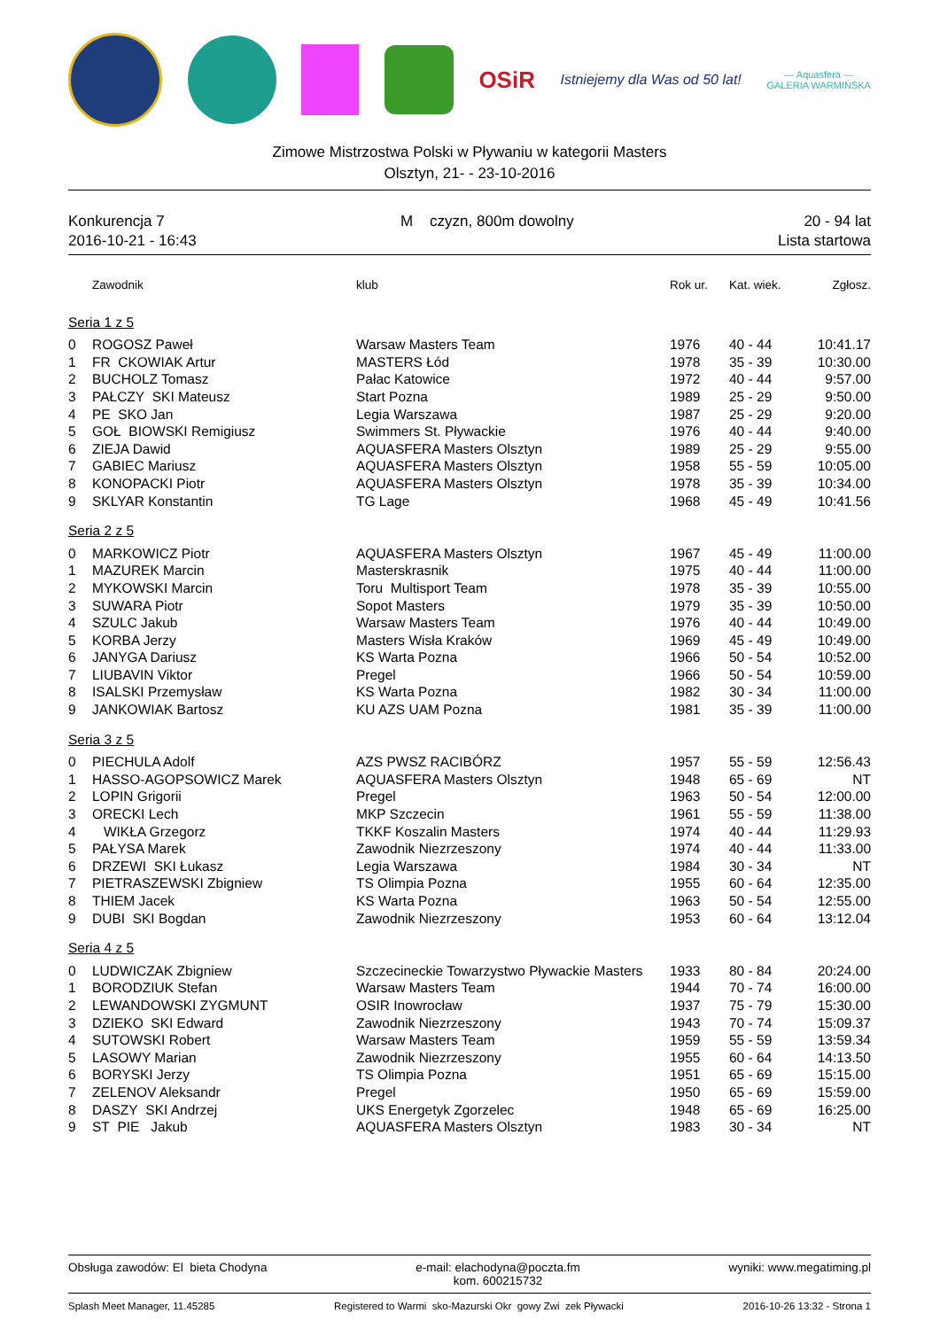OSiR
Istniejemy dla Was od 50 lat!
— Aquasfera —
GALERIA WARMIŃSKA
Zimowe Mistrzostwa Polski w Pływaniu w kategorii Masters
Olsztyn, 21- - 23-10-2016
Konkurencja 7
2016-10-21 - 16:43
M czyzn, 800m dowolny 20 - 94 lat
Lista startowa
| | Zawodnik | klub | Rok ur. | Kat. wiek. | Zgłosz. |
| --- | --- | --- | --- | --- | --- |
| Seria 1 z 5 | | | | | |
| 0 | ROGOSZ Paweł | Warsaw Masters Team | 1976 | 40 - 44 | 10:41.17 |
| 1 | FR CKOWIAK Artur | MASTERS Łód | 1978 | 35 - 39 | 10:30.00 |
| 2 | BUCHOLZ Tomasz | Pałac Katowice | 1972 | 40 - 44 | 9:57.00 |
| 3 | PAŁCZY SKI Mateusz | Start Pozna | 1989 | 25 - 29 | 9:50.00 |
| 4 | PE SKO Jan | Legia Warszawa | 1987 | 25 - 29 | 9:20.00 |
| 5 | GOŁ BIOWSKI Remigiusz | Swimmers St. Pływackie | 1976 | 40 - 44 | 9:40.00 |
| 6 | ZIEJA Dawid | AQUASFERA Masters Olsztyn | 1989 | 25 - 29 | 9:55.00 |
| 7 | GABIEC Mariusz | AQUASFERA Masters Olsztyn | 1958 | 55 - 59 | 10:05.00 |
| 8 | KONOPACKI Piotr | AQUASFERA Masters Olsztyn | 1978 | 35 - 39 | 10:34.00 |
| 9 | SKLYAR Konstantin | TG Lage | 1968 | 45 - 49 | 10:41.56 |
| Seria 2 z 5 | | | | | |
| 0 | MARKOWICZ Piotr | AQUASFERA Masters Olsztyn | 1967 | 45 - 49 | 11:00.00 |
| 1 | MAZUREK Marcin | Masterskrasnik | 1975 | 40 - 44 | 11:00.00 |
| 2 | MYKOWSKI Marcin | Toru Multisport Team | 1978 | 35 - 39 | 10:55.00 |
| 3 | SUWARA Piotr | Sopot Masters | 1979 | 35 - 39 | 10:50.00 |
| 4 | SZULC Jakub | Warsaw Masters Team | 1976 | 40 - 44 | 10:49.00 |
| 5 | KORBA Jerzy | Masters Wisła Kraków | 1969 | 45 - 49 | 10:49.00 |
| 6 | JANYGA Dariusz | KS Warta Pozna | 1966 | 50 - 54 | 10:52.00 |
| 7 | LIUBAVIN Viktor | Pregel | 1966 | 50 - 54 | 10:59.00 |
| 8 | ISALSKI Przemysław | KS Warta Pozna | 1982 | 30 - 34 | 11:00.00 |
| 9 | JANKOWIAK Bartosz | KU AZS UAM Pozna | 1981 | 35 - 39 | 11:00.00 |
| Seria 3 z 5 | | | | | |
| 0 | PIECHULA Adolf | AZS PWSZ RACIBÓRZ | 1957 | 55 - 59 | 12:56.43 |
| 1 | HASSO-AGOPSOWICZ Marek | AQUASFERA Masters Olsztyn | 1948 | 65 - 69 | NT |
| 2 | LOPIN Grigorii | Pregel | 1963 | 50 - 54 | 12:00.00 |
| 3 | ORECKI Lech | MKP Szczecin | 1961 | 55 - 59 | 11:38.00 |
| 4 | WIKŁA Grzegorz | TKKF Koszalin Masters | 1974 | 40 - 44 | 11:29.93 |
| 5 | PAŁYSA Marek | Zawodnik Niezrzeszony | 1974 | 40 - 44 | 11:33.00 |
| 6 | DRZEWI SKI Łukasz | Legia Warszawa | 1984 | 30 - 34 | NT |
| 7 | PIETRASZEWSKI Zbigniew | TS Olimpia Pozna | 1955 | 60 - 64 | 12:35.00 |
| 8 | THIEM Jacek | KS Warta Pozna | 1963 | 50 - 54 | 12:55.00 |
| 9 | DUBI SKI Bogdan | Zawodnik Niezrzeszony | 1953 | 60 - 64 | 13:12.04 |
| Seria 4 z 5 | | | | | |
| 0 | LUDWICZAK Zbigniew | Szczecineckie Towarzystwo Pływackie Masters | 1933 | 80 - 84 | 20:24.00 |
| 1 | BORODZIUK Stefan | Warsaw Masters Team | 1944 | 70 - 74 | 16:00.00 |
| 2 | LEWANDOWSKI ZYGMUNT | OSIR Inowrocław | 1937 | 75 - 79 | 15:30.00 |
| 3 | DZIEKO SKI Edward | Zawodnik Niezrzeszony | 1943 | 70 - 74 | 15:09.37 |
| 4 | SUTOWSKI Robert | Warsaw Masters Team | 1959 | 55 - 59 | 13:59.34 |
| 5 | LASOWY Marian | Zawodnik Niezrzeszony | 1955 | 60 - 64 | 14:13.50 |
| 6 | BORYSKI Jerzy | TS Olimpia Pozna | 1951 | 65 - 69 | 15:15.00 |
| 7 | ZELENOV Aleksandr | Pregel | 1950 | 65 - 69 | 15:59.00 |
| 8 | DASZY SKI Andrzej | UKS Energetyk Zgorzelec | 1948 | 65 - 69 | 16:25.00 |
| 9 | ST PIE Jakub | AQUASFERA Masters Olsztyn | 1983 | 30 - 34 | NT |
Obsługa zawodów: El bieta Chodyna
e-mail: elachodyna@poczta.fm
kom. 600215732
wyniki: www.megatiming.pl
Splash Meet Manager, 11.45285 Registered to Warmi sko-Mazurski Okr gowy Zwi zek Pływacki
2016-10-26 13:32 - Strona 1